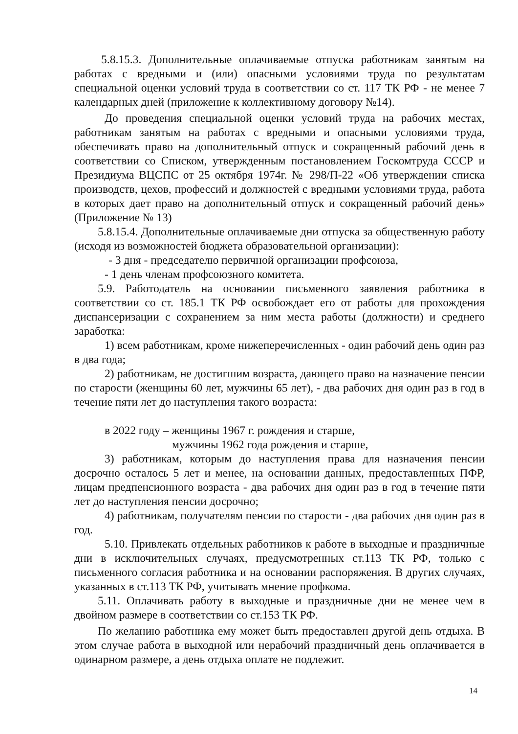5.8.15.3. Дополнительные оплачиваемые отпуска работникам занятым на работах с вредными и (или) опасными условиями труда по результатам специальной оценки условий труда в соответствии со ст. 117 ТК РФ - не менее 7 календарных дней (приложение к коллективному договору №14).
До проведения специальной оценки условий труда на рабочих местах, работникам занятым на работах с вредными и опасными условиями труда, обеспечивать право на дополнительный отпуск и сокращенный рабочий день в соответствии со Списком, утвержденным постановлением Госкомтруда СССР и Президиума ВЦСПС от 25 октября 1974г. № 298/П-22 «Об утверждении списка производств, цехов, профессий и должностей с вредными условиями труда, работа в которых дает право на дополнительный отпуск и сокращенный рабочий день» (Приложение № 13)
5.8.15.4. Дополнительные оплачиваемые дни отпуска за общественную работу (исходя из возможностей бюджета образовательной организации):
- 3 дня - председателю первичной организации профсоюза,
- 1 день членам профсоюзного комитета.
5.9. Работодатель на основании письменного заявления работника в соответствии со ст. 185.1 ТК РФ освобождает его от работы для прохождения диспансеризации с сохранением за ним места работы (должности) и среднего заработка:
1) всем работникам, кроме нижеперечисленных - один рабочий день один раз в два года;
2) работникам, не достигшим возраста, дающего право на назначение пенсии по старости (женщины 60 лет, мужчины 65 лет), - два рабочих дня один раз в год в течение пяти лет до наступления такого возраста:
в 2022 году – женщины 1967 г. рождения и старше,
мужчины 1962 года рождения и старше,
3) работникам, которым до наступления права для назначения пенсии досрочно осталось 5 лет и менее, на основании данных, предоставленных ПФР, лицам предпенсионного возраста - два рабочих дня один раз в год в течение пяти лет до наступления пенсии досрочно;
4) работникам, получателям пенсии по старости - два рабочих дня один раз в год.
5.10. Привлекать отдельных работников к работе в выходные и праздничные дни в исключительных случаях, предусмотренных ст.113 ТК РФ, только с письменного согласия работника и на основании распоряжения. В других случаях, указанных в ст.113 ТК РФ, учитывать мнение профкома.
5.11. Оплачивать работу в выходные и праздничные дни не менее чем в двойном размере в соответствии со ст.153 ТК РФ.
По желанию работника ему может быть предоставлен другой день отдыха. В этом случае работа в выходной или нерабочий праздничный день оплачивается в одинарном размере, а день отдыха оплате не подлежит.
14